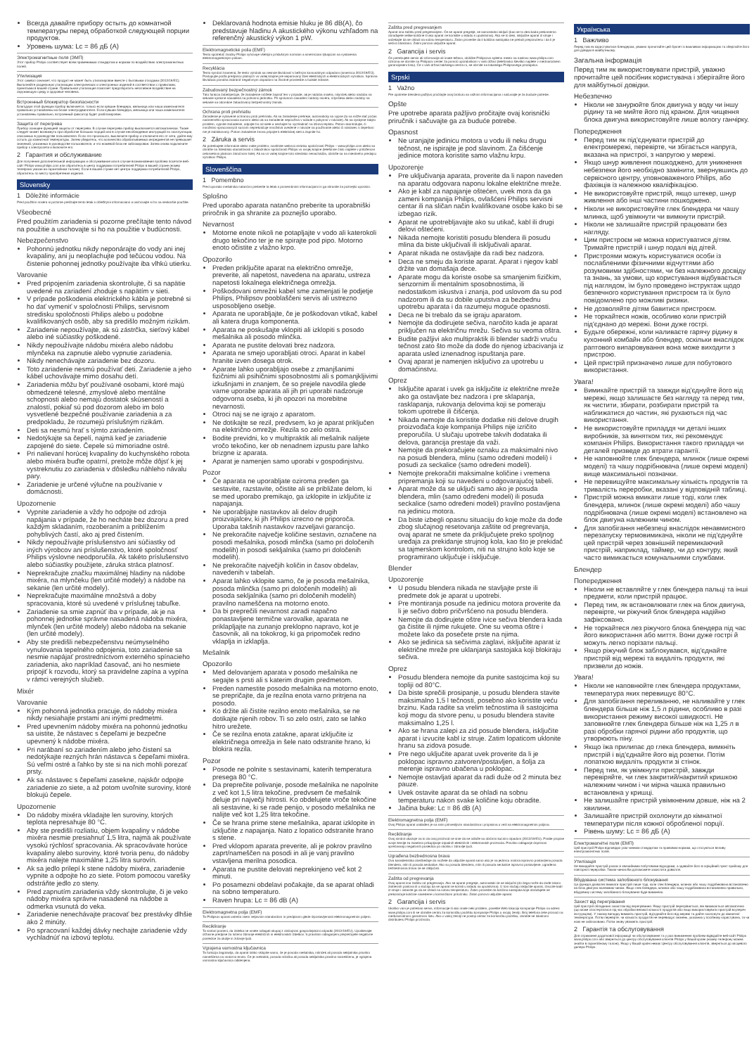Всегда давайте прибору остыть до комнатной температуры перед обработкой следующей порции продуктов.
Уровень шума: Lc = 86 дБ (A)
Электромагнитные поля (ЭМП)
Этот прибор Philips соответствует всем применимым стандартам и нормам по воздействию электромагнитных полей.
Утилизация
Этот символ означает, что продукт не может быть утилизирован вместе с бытовыми отходами (2012/19/ЕС). Выполняйте раздельную утилизацию электрических и электронных изделий в соответствии с правилами, принятыми в вашей стране. Правильная утилизация помогает предотвратить негативное воздействие на окружающую среду и здоровье человека.
Встроенный блокиратор безопасности
Благодаря этой функции прибор включается, только если кувшин блендера, мельница или чаша измельчителя правильно установлены на блоке электродвигателя. Если кувшин блендера, мельница или чаша измельчителя установлены правильно, встроенный фиксатор будет разблокирован.
Защита от перегрева
Прибор оснащен функцией защиты от перегрева. В случае перегрева прибор выключается автоматически. Также следует может возникнуть при обработке больших порций или в случае несоблюдения инструкций по эксплуатации, описанных в руководстве пользователя. Если это произошло, выключите прибор и отключите его от сети, дайте ему остыть до комнатной температуры. Затем убедитесь, что количество обрабатываемых ингредиентов не превышает значений, указанных в руководстве пользователя, и что ножевой блок не заблокирован. Затем снова подключите прибор к электросети и включите его.
2 Гарантия и обслуживание
Для получения дополнительной информации и обслуживания или в случае возникновения проблем посетите веб-сайт Philips www.philips.com или обратитесь в центр поддержки потребителей Philips в вашей стране (номер телефона указан на гарантийном талоне). Если в вашей стране нет центра поддержки потребителей Philips, обратитесь по месту приобретения изделия.
Slovensky
1 Dôležité informácie
Pred použitím mixéra si pozorne prečítajte tento letak s dôležitými informáciami a uschovajte si ho na neskoršie použitie.
Všeobecné
Pred použitím zariadenia si pozorne prečítajte tento návod na použitie a uschovajte si ho na použitie v budúcnosti.
Nebezpečenstvo
Pohonnú jednotku nikdy neponárajte do vody ani inej kvapaliny, ani ju neoplachujte pod tečúcou vodou. Na čistenie pohonnej jednotky používajte iba vlhkú utierku.
Varovanie
Pred pripojením zariadenia skontrolujte, či sa napätie uvedené na zariadení zhoduje s napätím v sieti.
V prípade poškodenia elektrického kábla je potrebné si ho dať vymeniť v spoločnosti Philips, servisnom stredisku spoločnosti Philips alebo u podobne kvalifikovaných osôb, aby sa predišlo možným rizikám.
Zariadenie nepoužívajte, ak sú zástrčka, sieťový kábel alebo iné súčiastky poškodené.
Nikdy nepoužívajte nádobu mixéra alebo nádobu mlynčeka na zapnutie alebo vypnutie zariadenia.
Nikdy nenechávajte zariadenie bez dozoru.
Toto zariadenie nesmú používať deti. Zariadenie a jeho kábel uchovávajte mimo dosahu detí.
Zariadenia môžu byť používané osobami, ktoré majú obmedzené telesné, zmyslové alebo mentálne schopnosti alebo nemajú dostatok skúseností a znalostí, pokiaľ sú pod dozorom alebo im bolo vysvetlené bezpečné používanie zariadenia a za predpokladu, že rozumejú príslušným rizikám.
Deti sa nesmú hrať s týmto zariadením.
Nedotýkajte sa čepelí, najmä keď je zariadenie zapojené do siete. Čepele sú mimoriadne ostré.
Pri nalievaní horúcej kvapaliny do kuchynského robota alebo mixéra buďte opatrní, pretože môže dôjsť k jej vystreknutiu zo zariadenia v dôsledku náhleho návalu pary.
Zariadenie je určené výlučne na používanie v domácnosti.
Upozornenie
Vypnite zariadenie a vždy ho odpojte od zdroja napájania v prípade, že ho necháte bez dozoru a pred každým skladaním, rozoberaním a priblížením pohyblivých častí, ako aj pred čistením.
Nikdy nepoužívajte príslušenstvo ani súčiastky od iných výrobcov ani príslušenstvo, ktoré spoločnosť Philips výslovne neodporučila. Ak takéto príslušenstvo alebo súčiastky použijete, záruka stráca platnosť.
Neprekračujte značku maximálnej hladiny na nádobe mixéra, na mlynčeku (len určité modely) a nádobe na sekanie (len určité modely).
Neprekračujte maximálne množstvá a doby spracovania, ktoré sú uvedené v príslušnej tabuľke.
Zariadenie sa smie zapnúť iba v prípade, ak je na pohonnej jednotke správne nasadená nádoba mixéra, mlynček (len určité modely) alebo nádoba na sekanie (len určité modely).
Aby ste predišli nebezpečenstvu neúmyselného vynulovania tepelného odpojenia, toto zariadenie sa nesmie napájať prostredníctvom externého spínacieho zariadenia, ako napríklad časovač, ani ho nesmiete pripojiť k rozvodu, ktorý sa pravidelne zapína a vypína v rámci verejných služieb.
Mixér
Varovanie
Kým pohonná jednotka pracuje, do nádoby mixéra nikdy nesiahajte prstami ani inými predmetmi.
Pred upevnením nádoby mixéra na pohonnú jednotku sa uistite, že nástavec s čepeľami je bezpečne upevnený k nádobe mixéra.
Pri narábaní so zariadením alebo jeho čistení sa nedotýkajte rezných hrán nástavca s čepeľami mixéra. Sú veľmi ostré a ľahko by ste si na nich mohli porezať prsty.
Ak sa nástavec s čepeľami zasekne, najskôr odpojte zariadenie zo siete, a až potom uvoľnite suroviny, ktoré blokujú čepele.
Upozornenie
Do nádoby mixéra vkladajte len suroviny, ktorých teplota nepresahuje 80 °C.
Aby ste predišli rozliatiu, objem kvapaliny v nádobe mixéra nesmie presiahnuť 1,5 litra, najmä ak používate vysokú rýchlosť spracovania. Ak spracovávate horúce kvapaliny alebo suroviny, ktoré tvoria penu, do nádoby mixéra nalejte maximálne 1,25 litra surovín.
Ak sa jedlo prilepí k stene nádoby mixéra, zariadenie vypnite a odpojte ho zo siete. Potom pomocou varešky odstráňte jedlo zo steny.
Pred zapnutím zariadenia vždy skontrolujte, či je veko nádoby mixéra správne nasadené na nádobe a odmerka vsunutá do veka.
Zariadenie nenechávajte pracovať bez prestávky dlhšie ako 2 minúty.
Po spracovaní každej dávky nechajte zariadenie vždy vychladnúť na izbovú teplotu.
Deklarovaná hodnota emisie hluku je 86 dB(A), čo predstavuje hladinu A akustického výkonu vzhľadom na referenčný akustický výkon 1 pW.
Elektromagnetické polia (EMF)
Tento spotrebič značky Philips vyhovuje všetkým príslušným normám a smerniciam týkajúcim sa vystavenia elektromagnetickým poliam.
Recyklácia
Tento symbol znamená, že tento výrobok sa nesmie likvidovať s bežným komunálnym odpadom (smernica 2012/19/EÚ). Postupujte podľa predpisov platných vo vašej krajine pre separovaný zber elektrických a elektronických výrobkov. Správna likvidácia pomáha zabrániť negatívnym dopadom na životné prostredie a ľudské zdravie.
Zabudovaný bezpečnostný zámok
Táto funkcia zabezpečuje, že zariadenie môžete zapnúť len v prípade, ak je nádoba mixéra, mlynček alebo nádoba na sekanie správne nasadená na pohonnú jednotku. Pri správnom nasadení nádoby mixéra, mlynčeka alebo nádoby na sekanie sa odomkne zabudovaný bezpečnostný zámok.
Ochrana proti prehriatiu
Zariadenie je vybavené ochranou proti prehriatiu. Ak sa zariadenie prehreje, automaticky sa vypne (to sa môže stať počas nadmerného spracovania surovín alebo ak sa zariadenie nepoužíva v súlade s pokynmi v návode). Ak sa vyskytne takýto problém, vypnite zariadenie, odpojte ho od siete a nechajte ho vychladnúť na izbovú teplotu. Potom skontrolujte, či množstvo spracovaných surovín neprekračuje množstvá uvedené v návode na používanie alebo či nástavec s čepeľami nie je zablokovaný. Potom zariadenie znova pripojte k elektrickej sieti a zapnite ho.
2 Záruka a servis
Ak potrebujete informácie alebo máte problém, navštívte webovú stránku spoločnosti Philips – www.philips.com alebo sa obráťte na Stredisko starostlivosti o zákazníkov spoločnosti Philips vo svojej krajine (telefónne číslo nájdete v priloženom celosvetovo platnom záručnom liste). Ak sa vo vašej krajine toto stredisko nenachádza, obráťte sa na miestneho predajcu výrobkov Philips.
Slovenščina
1 Pomembno
Pred uporabo mešalnika natančno preberite ta letak s pomembnimi informacijami in ga shranite za poznejšo uporabo.
Splošno
Pred uporabo aparata natančno preberite ta uporabniški priročnik in ga shranite za poznejšo uporabo.
Nevarnost
Motorne enote nikoli ne potapljajte v vodo ali katerokoli drugo tekočino ter je ne spirajte pod pipo. Motorno enoto očistite z vlažno krpo.
Opozorilo
Preden priključite aparat na električno omrežje, preverite, ali napetost, navedena na aparatu, ustreza napetosti lokalnega električnega omrežja.
Poškodovani omrežni kabel sme zamenjati le podjetje Philips, Philipsov pooblaščeni servis ali ustrezno usposobljeno osebje.
Aparata ne uporabljajte, če je poškodovan vtikač, kabel ali katera druga komponenta.
Aparata ne poskušajte vklopiti ali izklopiti s posodo mešalnika ali posodo mlinčka.
Aparata ne pustite delovati brez nadzora.
Aparata ne smejo uporabljati otroci. Aparat in kabel hranite izven dosega otrok.
Aparate lahko uporabljajo osebe z zmanjšanimi fizičnimi ali psihičnimi sposobnostmi ali s pomanjkljivimi izkušnjami in znanjem, če so prejele navodila glede varne uporabe aparata ali jih pri uporabi nadzoruje odgovorna oseba, ki jih opozori na morebitne nevarnosti.
Otroci naj se ne igrajo z aparatom.
Ne dotikajte se rezil, predvsem, ko je aparat priključen na električno omrežje. Rezila so zelo ostra.
Bodite previdni, ko v multipraktik ali mešalnik nalijete vročo tekočino, ker ob nenadnem izpustu pare lahko brizgne iz aparata.
Aparat je namenjen samo uporabi v gospodinjstvu.
Pozor
Če aparata ne uporabljate oziroma preden ga sestavite, razstavite, očistite ali se približate delom, ki se med uporabo premikajo, ga izklopite in izključite iz napajanja.
Ne uporabljajte nastavkov ali delov drugih proizvajalcev, ki jih Philips izrecno ne priporoča. Uporaba takšnih nastavkov razveljavi garancijo.
Ne prekoračite največje količine sestavin, označene na posodi mešalnika, posodi mlinčka (samo pri določenih modelih) in posodi sekljalnika (samo pri določenih modelih).
Ne prekoračite največjih količin in časov obdelav, navedenih v tabelah.
Aparat lahko vklopite samo, če je posoda mešalnika, posoda mlinčka (samo pri določenih modelih) ali posoda sekljalnika (samo pri določenih modelih) pravilno nameščena na motorno enoto.
Da bi preprečili nevarnost zaradi napačno ponastavljene termične varovalke, aparata ne priklapljajte na zunanjo preklopno napravo, kot je časovnik, ali na tokokrog, ki ga pripomoček redno vklaplja in izklaplja.
Mešalnik
Opozorilo
Med delovanjem aparata v posodo mešalnika ne segajte s prsti ali s katerim drugim predmetom.
Preden namestite posodo mešalnika na motorno enoto, se prepričajte, da je rezilna enota varno pritrjena na posodo.
Ko držite ali čistite rezilno enoto mešalnika, se ne dotikajte njenih robov. Ti so zelo ostri, zato se lahko hitro urežete.
Če se rezilna enota zatakne, aparat izključite iz električnega omrežja in šele nato odstranite hrano, ki blokira rezila.
Pozor
Posode ne polnite s sestavinami, katerih temperatura presega 80 °C.
Da preprečite polivanje, posode mešalnika ne napolnite z več kot 1,5 litra tekočine, predvsem če mešalnik deluje pri največji hitrosti. Ko obdelujete vroče tekočine ali sestavine, ki se rade penijo, v posodo mešalnika ne nalijte več kot 1,25 litra tekočine.
Če se hrana prime stene mešalnika, aparat izklopite in izključite z napajanja. Nato z lopatico odstranite hrano s stene.
Pred vklopom aparata preverite, ali je pokrov pravilno zaprt/nameščen na posodi in ali je vanj pravilno vstavljena merilna posodica.
Aparata ne pustite delovati neprekinjeno več kot 2 minuti.
Po posamezni obdelavi počakajte, da se aparat ohladi na sobno temperaturo.
Raven hrupa: Lc = 86 dB (A)
Elektromagnetna polja (EMF)
Ta Philipsov aparat ustreza vsem veljavnim standardom in predpisom glede izpostavljenosti elektromagnetnim poljem.
Recikliranje
Ta simbol pomeni, da izdelka ne smete odlagati skupaj z običajnimi gospodinjskimi odpadki (2012/19/EU). Upoštevajte državne predpise za ločeno zbiranje električnih in elektronskih izdelkov. S pravilnim odlaganjem preprečujete negativne posledice za okolje in zdravje ljudi.
Vgrajena varnostna ključavnica
Ta funkcija zagotavlja, da aparat lahko vklopite samo, če je posoda mešalnika, mlinček ali posoda sekljalnika pravilno nameščena na motorno enoto. Če je mešalnik, posoda mlinčka ali posoda sekljalnika pravilno nameščena, je vgrajena varnostna ključavnica odklenjena.
Zaštita pred pregrevanjem
Aparat ima zaštitu pred pregrevanjem. Če se aparat pregreje, se samostalno isključi (kao se to desi kada prekomerno obrađujete velike količine ili ako aparat ne koristite u skladu s uputstvima). Ako se to desi, isključite aparat iz struje i sačekajte da se ohladi na sobnu temperaturu. Zatim proverite da li količina sastojaka ne prelazi preporučenu i da li je sečivo blokirano. Zatim ponovo uključite aparat.
2 Garancija i servis
Če potrebujete servis ali informacije ali imate težavo, obiščite Philipsovo spletno mesto na naslovu www.philips.com oziroma se obrnite na Philipsov center za pomoč uporabnikom v vaši državi (telefonsko številko najdete v mednarodnem garancijskem listu). Če v vaši državi takšnega centra ni, se obrnite na lokalnega Philipsovega prodajalca.
Srpski
1 Važno
Pre upotrebe blendera pažljivo pročitajte ovaj brošuru sa važnim informacijama i sačuvajte je za buduće potrebe.
Opšte
Pre upotrebe aparata pažljivo pročitajte ovaj korisnički priručnik i sačuvajte ga za buduće potrebe.
Opasnost
Ne uranjajte jedinicu motora u vodu ili neku drugu tečnost, ne ispirajte je pod slavinom. Za čišćenje jedinice motora koristite samo vlažnu krpu.
Upozorenje
Pre uključivanja aparata, proverite da li napon naveden na aparatu odgovara naponu lokalne električne mreže.
Ako je kabl za napajanje oštećen, uvek mora da ga zameni kompanija Philips, ovlašćeni Philips servisni centar ili na sličan način kvalifikovane osobe kako bi se izbegao rizik.
Aparat ne upotrebljavajte ako su utikač, kabl ili drugi delovi oštećeni.
Nikada nemojte koristiti posudu blendera ili posudu mlina da biste uključivali ili isključivali aparat.
Aparat nikada ne ostavljajte da radi bez nadzora.
Deca ne smeju da koriste aparat. Aparat i njegov kabl držite van domašaja dece.
Aparate mogu da koriste osobe sa smanjenim fizičkim, senzornim ili mentalnim sposobnostima, ili nedostatkom iskustva i znanja, pod uslovom da su pod nadzorom ili da su dobile uputstva za bezbednu upotrebu aparata i da razumeju moguće opasnosti.
Deca ne bi trebalo da se igraju aparatom.
Nemojte da dodirujete sečiva, naročito kada je aparat priključen na električnu mrežu. Sečiva su veoma oštra.
Budite pažljivi ako multipraktik ili blender sadrži vruću tečnost zato što može da dođe do njenog izbacivanja iz aparata usled iznenadnog ispuštanja pare.
Ovaj aparat je namenjen isključivo za upotrebu u domaćinstvu.
Oprez
Isključite aparat i uvek ga isključite iz električne mreže ako ga ostavljate bez nadzora i pre sklapanja, rasklapanja, rukovanja delovima koji se pomeraju tokom upotrebe ili čišćenja.
Nikada nemojte da koristite dodatke niti delove drugih proizvođača koje kompanija Philips nije izričito preporučila. U slučaju upotrebe takvih dodataka ili delova, garancija prestaje da važi.
Nemojte da prekoračujete oznaku za maksimalni nivo na posudi blendera, mlinu (samo određeni modeli) i posudi za seckalice (samo određeni modeli).
Nemojte prekoračiti maksimalne količine i vremena pripremanja koji su navedeni u odgovarajućoj tabeli.
Aparat može da se uključi samo ako je posuda blendera, mlin (samo određeni modeli) ili posuda seckalice (samo određeni modeli) pravilno postavljena na jedinicu motora.
Da biste izbegli opasnu situaciju do koje može da dođe zbog slučajnog resetovanja zaštite od pregrevanja, ovaj aparat ne smete da priključujete preko spoljnog uređaja za prekidanje strujnog kola, kao što je prekidač sa tajmerskom kontrolom, niti na strujno kolo koje se programirano uključuje i isključuje.
Blender
Upozorenje
U posudu blendera nikada ne stavljajte prste ili predmete dok je aparat u upotrebi.
Pre montiranja posude na jedinicu motora proverite da li je sečivo dobro pričvršćeno na posudu blendera.
Nemojte da dodirujete oštre ivice sečiva blendera kada ga čistite ili njime rukujete. One su veoma oštre i možete lako da posečete prste na njima.
Ako se jedinica sa sečivima zaglavi, isključite aparat iz električne mreže pre uklanjanja sastojaka koji blokiraju sečiva.
Oprez
Posudu blendera nemojte da punite sastojcima koji su topliji od 80°C.
Da biste sprečili prosipanje, u posudu blendera stavite maksimalno 1,5 l tečnosti, posebno ako koristite veću brzinu. Kada radite sa vrelim tečnostima ili sastojcima koji mogu da stvore penu, u posudu blendera stavite maksimalno 1,25 l.
Ako se hrana zalepi za zid posude blendera, isključite aparat i izvucite kabl iz struje. Zatim lopaticom uklonite hranu sa zidova posude.
Pre nego uključite aparat uvek proverite da li je poklopac ispravno zatvoren/postavljen, a šolja za merenje ispravno ubačena u poklopac.
Nemojte ostavljati aparat da radi duže od 2 minuta bez pauze.
Uvek ostavite aparat da se ohladi na sobnu temperaturu nakon svake količine koju obradite.
Jačina buke: Lc = 86 dB (A)
Elektromagnetna polja (EMF)
Ovaj Philips aparat usklađen je sa svim primenljivim standardima i propisima u vezi sa elektromagnetnim poljima.
Recikliranje
Ovaj simbol ukazuje na to da ovaj proizvod ne sme da se odlaže sa običnim kućnim otpadom (2012/19/EU). Pratite propise svoje zemlje za zasebno prikupljanje otpadnih električnih i elektronskih proizvoda. Pravilno odlaganje doprinosi sprečavanju negativnih posledica po okolinu i zdravlje ljudi.
Ugrađena bezbednosna brava
Ova karakteristika obezbeđuje da možete da uključite aparat samo ako je na jedinicu motora ispravno postavljena posuda blendera, mlin ili posuda seckalice. Ako su posuda blendera, mlin ili posuda seckalice ispravno postavljene, ugrađena bezbednosna brava će se otključati.
Zaštita od pregrevanja
Ovaj aparat ima zaštitu od pregrevanja. Ako se aparat pregreje, automatski će se isključiti (do čega može da dođe tokom zahtevnih poslova ili u slučaju da se aparat ne koristi u skladu sa uputstvima). U tom slučaju isključite aparat, izvucite kabl iz struje i ostavite ga da se ohladi na sobnu temperaturu. Zatim proverite da količina sastojaka koje obrađujete ne prekoračuje količine navedene u korisničkom priručniku. Zatim ponovo uključite aparat.
2 Garancija i servis
Ukoliko vam je potreban servis, informacije ili ako imate neki problem, posetite Web lokaciju kompanije Philips na adresi www.philips.com ili se obratite centru za korisničku podršku kompanije Philips u svojoj zemlji. Broj telefona ćete pronaći na međunarodnom garantnom listu. Ako u vašoj zemlji ne postoji centar za korisničku podršku, obratite se lokalnom distributeru Philips proizvoda.
Українська
1 Важливо
Перед тим як користуватися блендером, уважно прочитайте цей буклет із важливою інформацією та зберігайте його для довідки в майбутньому.
Загальна інформація
Перед тим як використовувати пристрій, уважно прочитайте цей посібник користувача і зберігайте його для майбутньої довідки.
Небезпечно
Ніколи не занурюйте блок двигуна у воду чи іншу рідину та не мийте його під краном. Для чищення блока двигуна використовуйте лише вологу ганчірку.
Попередження
Перед тим як під'єднувати пристрій до електромережі, перевірте, чи збігається напруга, вказана на пристрої, з напругою у мережі.
Якщо шнур живлення пошкоджено, для уникнення небезпеки його необхідно замінити, звернувшись до сервісного центру, уповноваженого Philips, або фахівців із належною кваліфікацією.
Не використовуйте пристрій, якщо штекер, шнур живлення або інші частини пошкоджено.
Ніколи не використовуйте глек блендера чи чашу млинка, щоб увімкнути чи вимкнути пристрій.
Ніколи не залишайте пристрій працювати без нагляду.
Цим пристроєм не можна користуватися дітям. Тримайте пристрій і шнур подалі від дітей.
Пристроями можуть користуватися особи із послабленими фізичними відчуттями або розумовими здібностями, чи без належного досвіду та знань, за умови, що користування відбувається під наглядом, їм було проведено інструктаж щодо безпечного користування пристроєм та їх було повідомлено про можливі ризики.
Не дозволяйте дітям бавитися пристроєм.
Не торкайтеся ножів, особливо коли пристрій під'єднано до мережі. Вони дуже гострі.
Будьте обережні, коли наливаєте гарячу рідину в кухонний комбайн або блендер, оскільки внаслідок раптового випаровування вона може виходити з пристрою.
Цей пристрій призначено лише для побутового використання.
Увага!
Вимикайте пристрій та завжди від'єднуйте його від мережі, якщо залишаєте без нагляду та перед тим, як чистити, збирати, розбирати пристрій та наближатися до частин, які рухаються під час використання.
Не використовуйте приладдя чи деталі інших виробників, за винятком тих, які рекомендує компанія Philips. Використання такого приладдя чи деталей призведе до втрати гарантії.
Не наповнюйте глек блендера, млинок (лише окремі моделі) та чашу подрібнювача (лише окремі моделі) вище максимальної позначки.
Не перевищуйте максимальну кількість продуктів та тривалість переробки, вказані у відповідній таблиці.
Пристрій можна вмикати лише тоді, коли глек блендера, млинок (лише окремі моделі) або чашу подрібнювача (лише окремі моделі) встановлено на блок двигуна належним чином.
Для запобігання небезпеці внаслідок ненавмисного перезапуску термовимикача, ніколи не під'єднуйте цей пристрій через зовнішній перемикаючий пристрій, наприклад, таймер, чи до контуру, який часто вимикається комунальними службами.
Блендер
Попередження
Ніколи не вставляйте у глек блендера пальці та інші предмети, коли пристрій працює.
Перед тим, як встановлювати глек на блок двигуна, перевірте, чи ріжучий блок блендера надійно зафіксовано.
Не торкайтеся лез ріжучого блока блендера під час його використання або миття. Вони дуже гострі й можуть легко порізати пальці.
Якщо ріжучий блок заблокувався, від'єднайте пристрій від мережі та видаліть продукти, які призвели до ножів.
Увага!
Ніколи не наповнюйте глек блендера продуктами, температура яких перевищує 80°C.
Для запобігання переливанню, не наливайте у глек блендера більше ніж 1,5 л рідини, особливо в разі використання режиму високої швидкості. Не заповнюйте глек блендера більше ніж на 1,25 л в разі обробки гарячої рідини або продуктів, що утворюють піну.
Якщо їжа прилипає до глека блендера, вимкніть пристрій і від'єднайте його від розетки. Потім лопаткою видаліть продукти зі стінок.
Перед тим, як увімкнути пристрій, завжди перевіряйте, чи глек закритий/накритий кришкою належним чином і чи мірна чашка правильно встановлена у кришці.
Не залишайте пристрій увімкненим довше, ніж на 2 хвилини.
Залишайте пристрій охолонути до кімнатної температури після кожної обробленої порції.
Рівень шуму: Lc = 86 дБ (A)
Електромагнітні поля (ЕМП)
Цей пристрій Philips відповідає усім чинним стандартам та правовим нормам, що стосуються впливу електромагнітних полів.
Утилізація
Не викидайте пристрій разом зі звичайними побутовими відходами, а здавайте його в офіційний пункт прийому для повторної переробки. Таким чином Ви допоможете захистити довкілля.
Вбудована система запобіжного блокування
Ця функція дозволяє вмикати пристрій лише тоді, коли глек блендера, млинок або чашу подрібнювача встановлено на блок двигуна належним чином. Якщо глек блендера, млинок або чашу подрібнювача встановлено правильно, вбудовану систему запобіжного блокування буде вимкнено.
Захист від перегрівання
Цей пристрій обладнано захистом від перегрівання. Якщо пристрій перегрівається, він вимикається автоматично (що може спостерігатися під час обробки великої кількості продуктів або якщо використовувати пристрій всупереч інструкціям). У такому випадку вимкніть пристрій, від'єднайте його від мережі та дайте охолонути до кімнатної температури. Потім перевірте, чи кількість продуктів не перевищує значень, указаних у посібнику користувача, та чи ножі не заблоковано. Потім знову увімкніть пристрій.
2 Гарантія та обслуговування
Для отримання додаткової інформації чи обслуговування та у разі виникнення проблем відвідайте веб-сайт Philips www.philips.com або зверніться до центру обслуговування клієнтів Philips у Вашій країні (номер телефону можна знайти в гарантійному талоні). Якщо у Вашій країні немає Центру обслуговування клієнтів, зверніться до місцевого дилера Philips.